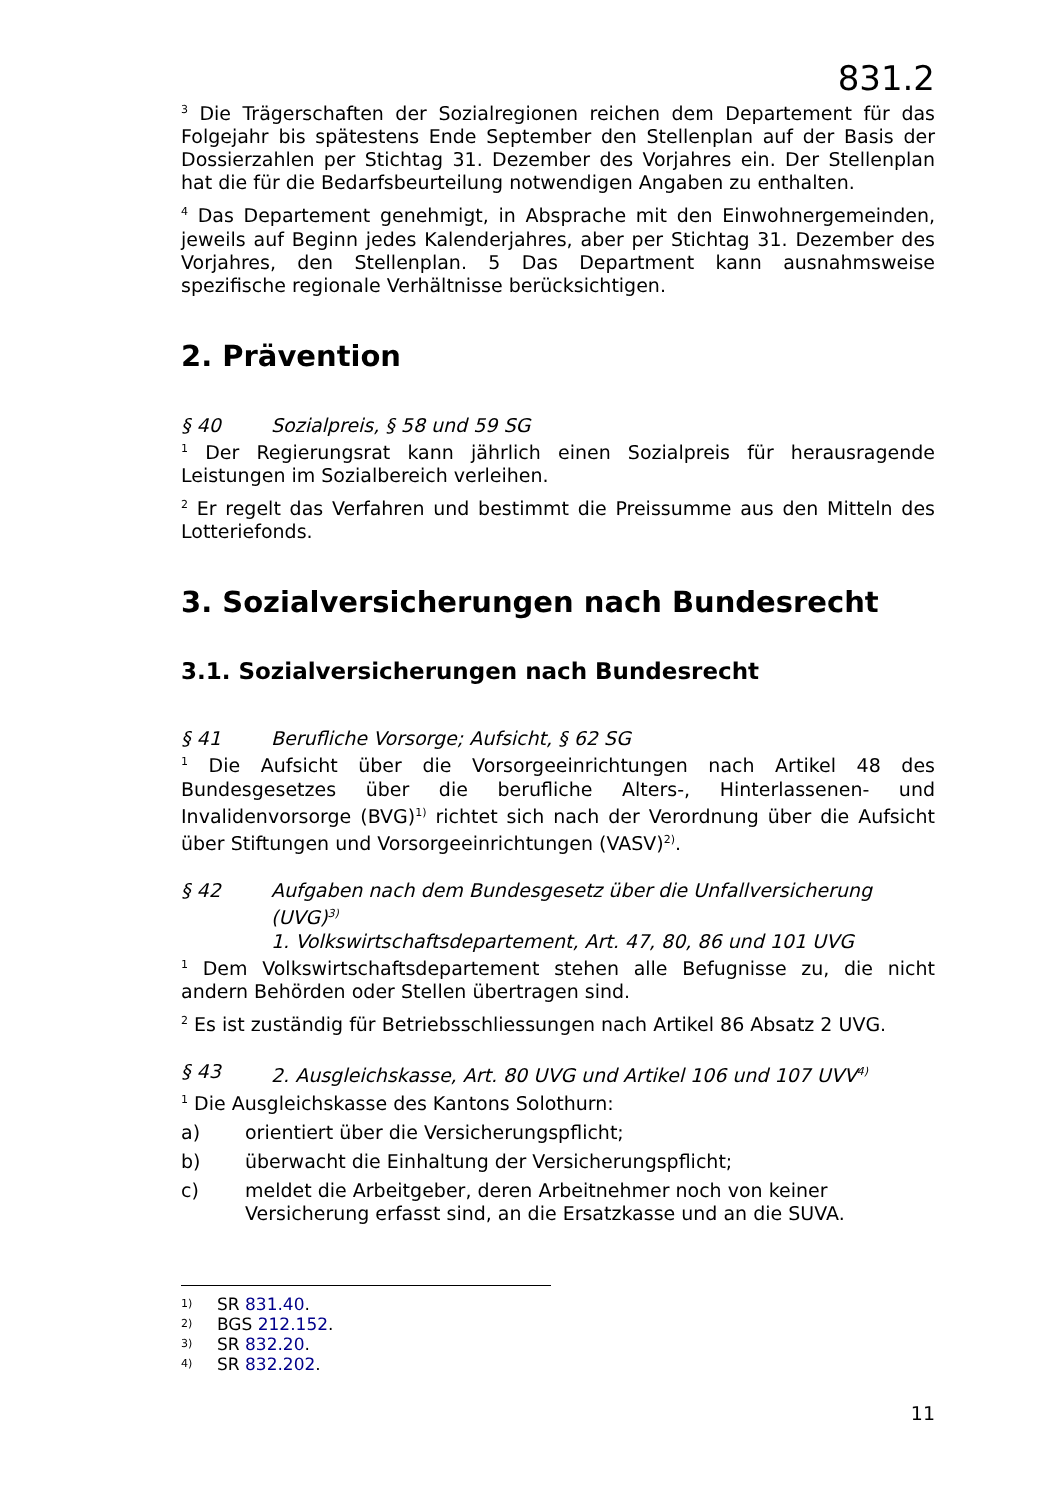831.2
<sup>3</sup> Die Trägerschaften der Sozialregionen reichen dem Departement für das Folgejahr bis spätestens Ende September den Stellenplan auf der Basis der Dossierzahlen per Stichtag 31. Dezember des Vorjahres ein. Der Stellenplan hat die für die Bedarfsbeurteilung notwendigen Angaben zu enthalten.
<sup>4</sup> Das Departement genehmigt, in Absprache mit den Einwohnergemeinden, jeweils auf Beginn jedes Kalenderjahres, aber per Stichtag 31. Dezember des Vorjahres, den Stellenplan. 5 Das Department kann ausnahmsweise spezifische regionale Verhältnisse berücksichtigen.
2. Prävention
§ 40 Sozialpreis, § 58 und 59 SG
<sup>1</sup> Der Regierungsrat kann jährlich einen Sozialpreis für herausragende Leistungen im Sozialbereich verleihen.
<sup>2</sup> Er regelt das Verfahren und bestimmt die Preissumme aus den Mitteln des Lotteriefonds.
3. Sozialversicherungen nach Bundesrecht
3.1. Sozialversicherungen nach Bundesrecht
§ 41 Berufliche Vorsorge; Aufsicht, § 62 SG
<sup>1</sup> Die Aufsicht über die Vorsorgeeinrichtungen nach Artikel 48 des Bundesgesetzes über die berufliche Alters-, Hinterlassenen- und Invalidenvorsorge (BVG)<sup>1)</sup> richtet sich nach der Verordnung über die Aufsicht über Stiftungen und Vorsorgeeinrichtungen (VASV)<sup>2)</sup>.
§ 42 Aufgaben nach dem Bundesgesetz über die Unfallversicherung (UVG)<sup>3)</sup>
1. Volkswirtschaftsdepartement, Art. 47, 80, 86 und 101 UVG
<sup>1</sup> Dem Volkswirtschaftsdepartement stehen alle Befugnisse zu, die nicht andern Behörden oder Stellen übertragen sind.
<sup>2</sup> Es ist zuständig für Betriebsschliessungen nach Artikel 86 Absatz 2 UVG.
§ 43 2. Ausgleichskasse, Art. 80 UVG und Artikel 106 und 107 UVV<sup>4)</sup>
<sup>1</sup> Die Ausgleichskasse des Kantons Solothurn:
a) orientiert über die Versicherungspflicht;
b) überwacht die Einhaltung der Versicherungspflicht;
c) meldet die Arbeitgeber, deren Arbeitnehmer noch von keiner Versicherung erfasst sind, an die Ersatzkasse und an die SUVA.
1) SR 831.40.
2) BGS 212.152.
3) SR 832.20.
4) SR 832.202.
11